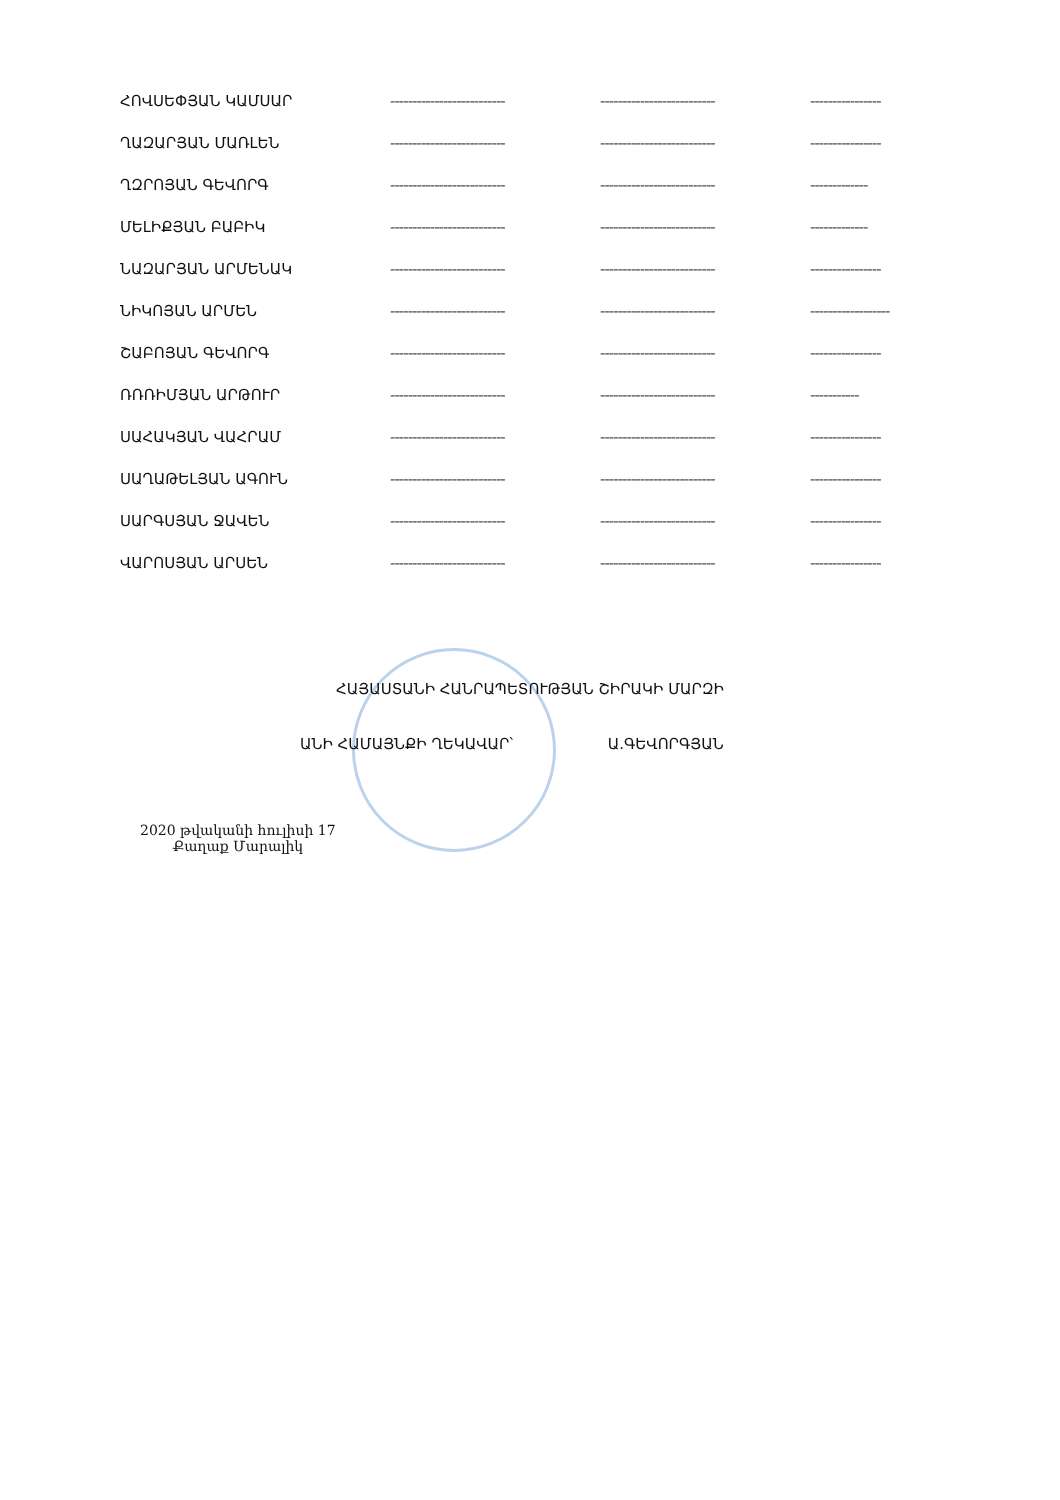| ՀՈՎՍԵՓՅԱՆ ԿԱՄՍԱՐ | -------------------------- | -------------------------- | ---------------- |
| ՂԱԶԱՐՅԱՆ ՄԱՌԼԵՆ | -------------------------- | -------------------------- | ---------------- |
| ՂԶՐՈՅԱՆ ԳԵՎՈՐԳ | -------------------------- | -------------------------- | ------------- |
| ՄԵԼԻՔՅԱՆ ԲԱԲԻԿ | -------------------------- | -------------------------- | ------------- |
| ՆԱԶԱՐՅԱՆ ԱՐՄԵՆԱԿ | -------------------------- | -------------------------- | ---------------- |
| ՆԻԿՈՅԱՆ ԱՐՄԵՆ | -------------------------- | -------------------------- | ------------------ |
| ՇԱԲՈՅԱՆ ԳԵՎՈՐԳ | -------------------------- | -------------------------- | ---------------- |
| ՌՌՌԻՄՅԱՆ ԱՐԹՈՒՐ | -------------------------- | -------------------------- | ----------- |
| ՍԱՀԱԿՅԱՆ ՎԱՀՐԱՄ | -------------------------- | -------------------------- | ---------------- |
| ՍԱՂԱԹԵԼՅԱՆ ԱԳՈՒՆ | -------------------------- | -------------------------- | ---------------- |
| ՍԱՐԳՍՅԱՆ ՋԱՎԵՆ | -------------------------- | -------------------------- | ---------------- |
| ՎԱՐՈՍՅԱՆ ԱՐՍԵՆ | -------------------------- | -------------------------- | ---------------- |
ՀԱՅԱՍՏԱՆԻ ՀԱՆՐԱՊԵՏՈՒԹՅԱՆ ՇԻՐԱԿԻ ՄԱՐԶԻ
ԱՆԻ ՀԱՄԱՅՆՔԻ ՂԵԿԱՎԱՐ՝ Ա.ԳԵՎՈՐԳՅԱՆ
2020 թվականի հուլիսի 17
Քաղաք Մարալիկ